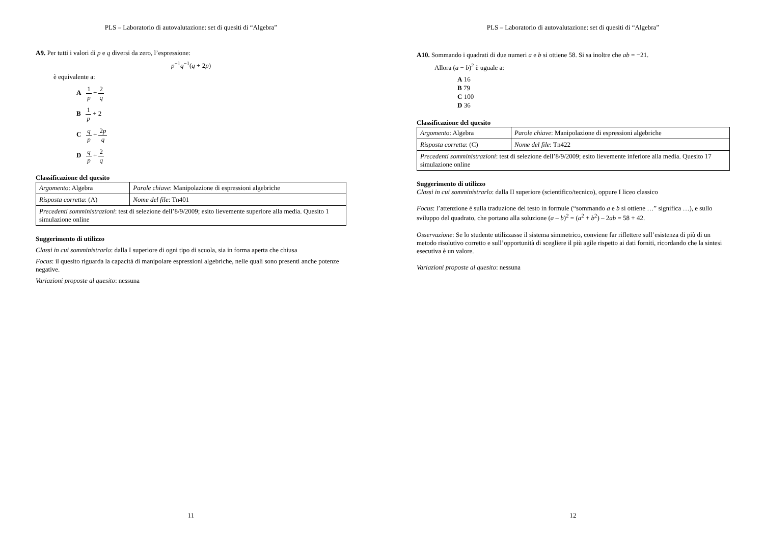PLS – Laboratorio di autovalutazione: set di quesiti di “Algebra”
A9. Per tutti i valori di p e q diversi da zero, l’espressione:
p<sup>−1</sup>q<sup>−1</sup>(q + 2p)
è equivalente a:
A 1 p + 2 q
B 1 p + 2
C q p + 2p q
D q p + 2 q
Classificazione del quesito
| Argomento : Algebra | Parole chiave : Manipolazione di espressioni algebriche |
| Risposta corretta : (A) | Nome del file : Tn401 |
| Precedenti somministrazioni : test di selezione dell’8/9/2009; esito lievemente superiore alla media. Quesito 1 simulazione online | |
Suggerimento di utilizzo
Classi in cui somministrarlo: dalla I superiore di ogni tipo di scuola, sia in forma aperta che chiusa
Focus: il quesito riguarda la capacità di manipolare espressioni algebriche, nelle quali sono presenti anche potenze negative.
Variazioni proposte al quesito: nessuna
11
PLS – Laboratorio di autovalutazione: set di quesiti di “Algebra”
A10. Sommando i quadrati di due numeri a e b si ottiene 58. Si sa inoltre che ab = −21.
Allora (a − b)<sup>2</sup> è uguale a:
A 16
B 79
C 100
D 36
Classificazione del quesito
| Argomento : Algebra | Parole chiave : Manipolazione di espressioni algebriche |
| Risposta corretta : (C) | Nome del file : Tn422 |
| Precedenti somministrazioni : test di selezione dell’8/9/2009; esito lievemente inferiore alla media. Quesito 17 simulazione online | |
Suggerimento di utilizzo
Classi in cui somministrarlo: dalla II superiore (scientifico/tecnico), oppure I liceo classico
Focus: l’attenzione è sulla traduzione del testo in formule (“sommando a e b si ottiene …” significa …), e sullo sviluppo del quadrato, che portano alla soluzione (a – b)<sup>2</sup> = (a<sup>2</sup> + b<sup>2</sup>) – 2ab = 58 + 42.
Osservazione: Se lo studente utilizzasse il sistema simmetrico, conviene far riflettere sull’esistenza di più di un metodo risolutivo corretto e sull’opportunità di scegliere il più agile rispetto ai dati forniti, ricordando che la sintesi esecutiva è un valore.
Variazioni proposte al quesito: nessuna
12